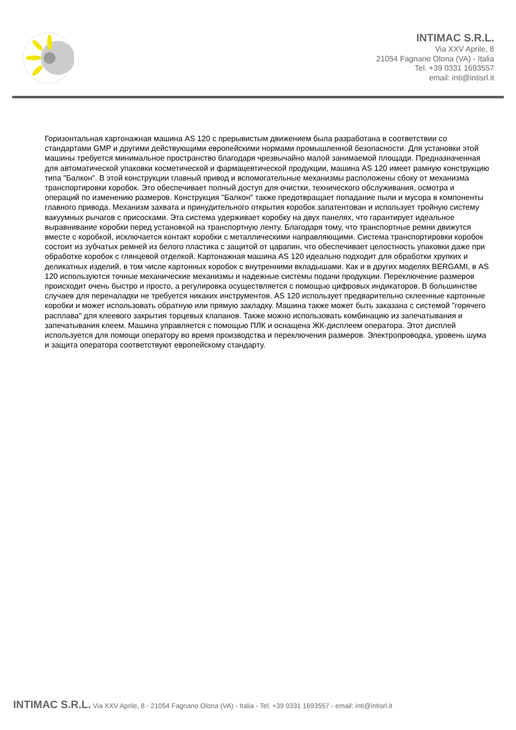INTIMAC S.R.L.
Via XXV Aprile, 8
21054 Fagnano Olona (VA) - Italia
Tel. +39 0331 1693557
email: inti@intisrl.it
Горизонтальная картонажная машина AS 120 с прерывистым движением была разработана в соответствии со стандартами GMP и другими действующими европейскими нормами промышленной безопасности. Для установки этой машины требуется минимальное пространство благодаря чрезвычайно малой занимаемой площади. Предназначенная для автоматической упаковки косметической и фармацевтической продукции, машина AS 120 имеет рамную конструкцию типа "Балкон". В этой конструкции главный привод и вспомогательные механизмы расположены сбоку от механизма транспортировки коробок. Это обеспечивает полный доступ для очистки, технического обслуживания, осмотра и операций по изменению размеров. Конструкция "Балкон" также предотвращает попадание пыли и мусора в компоненты главного привода. Механизм захвата и принудительного открытия коробок запатентован и использует тройную систему вакуумных рычагов с присосками. Эта система удерживает коробку на двух панелях, что гарантирует идеальное выравнивание коробки перед установкой на транспортную ленту. Благодаря тому, что транспортные ремни движутся вместе с коробкой, исключается контакт коробки с металлическими направляющими. Система транспортировки коробок состоит из зубчатых ремней из белого пластика с защитой от царапин, что обеспечивает целостность упаковки даже при обработке коробок с глянцевой отделкой. Картонажная машина AS 120 идеально подходит для обработки хрупких и деликатных изделий, в том числе картонных коробок с внутренними вкладышами. Как и в других моделях BERGAMI, в AS 120 используются точные механические механизмы и надежные системы подачи продукции. Переключение размеров происходит очень быстро и просто, а регулировка осуществляется с помощью цифровых индикаторов. В большинстве случаев для переналадки не требуется никаких инструментов. AS 120 использует предварительно склеенные картонные коробки и может использовать обратную или прямую закладку. Машина также может быть заказана с системой "горячего расплава" для клеевого закрытия торцевых клапанов. Также можно использовать комбинацию из запечатывания и запечатывания клеем. Машина управляется с помощью ПЛК и оснащена ЖК-дисплеем оператора. Этот дисплей используется для помощи оператору во время производства и переключения размеров. Электропроводка, уровень шума и защита оператора соответствуют европейскому стандарту.
INTIMAC S.R.L. Via XXV Aprile, 8 - 21054 Fagnano Olona (VA) - Italia - Tel. +39 0331 1693557 - email: inti@intisrl.it